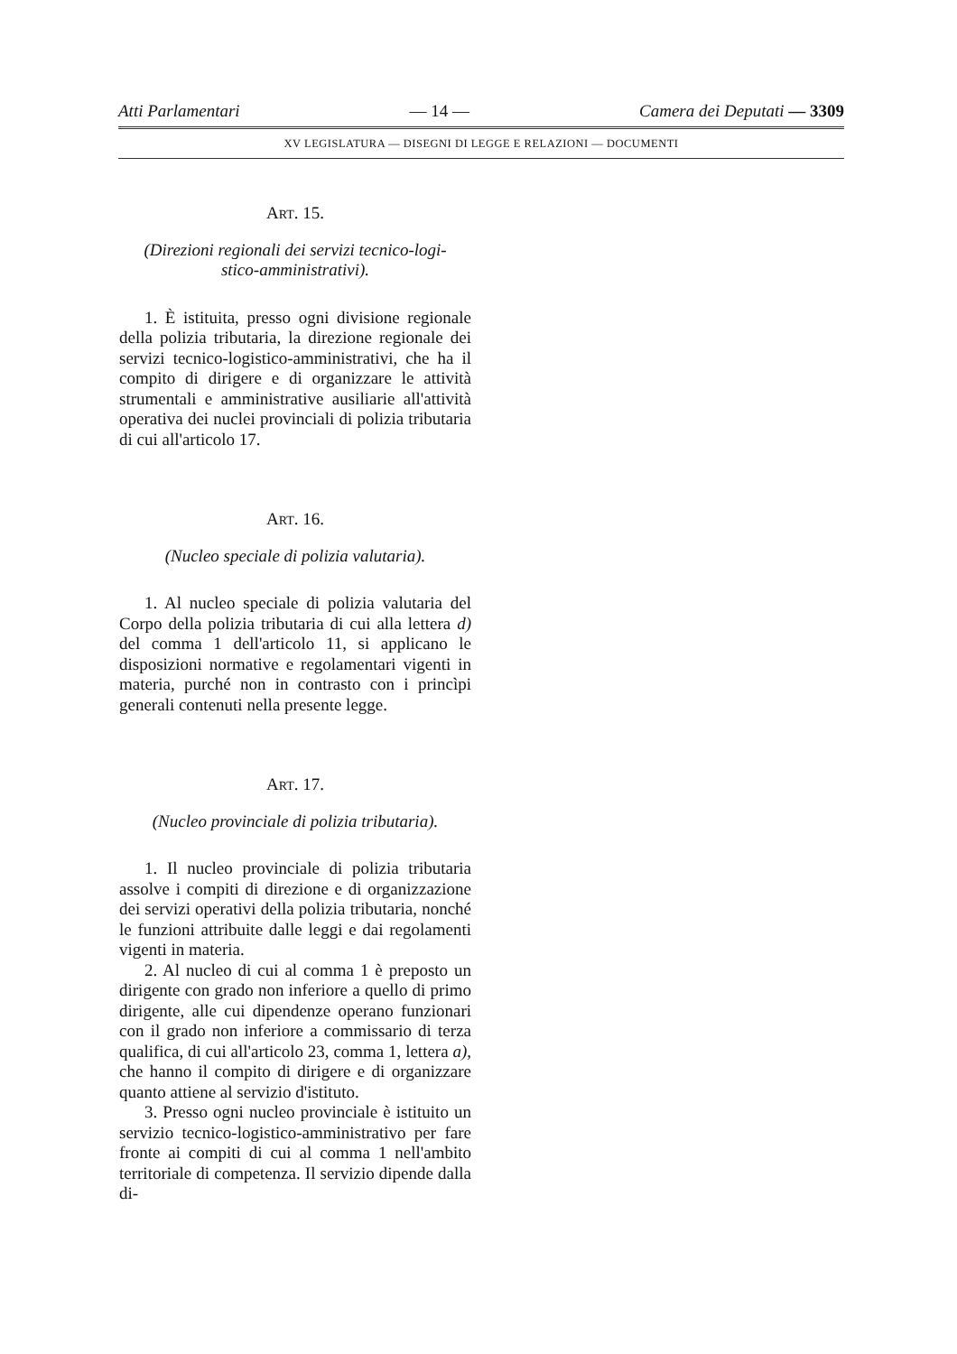Atti Parlamentari — 14 — Camera dei Deputati — 3309
XV LEGISLATURA — DISEGNI DI LEGGE E RELAZIONI — DOCUMENTI
ART. 15.
(Direzioni regionali dei servizi tecnico-logi-
stico-amministrativi).
1. È istituita, presso ogni divisione regionale della polizia tributaria, la direzione regionale dei servizi tecnico-logistico-amministrativi, che ha il compito di dirigere e di organizzare le attività strumentali e amministrative ausiliarie all'attività operativa dei nuclei provinciali di polizia tributaria di cui all'articolo 17.
ART. 16.
(Nucleo speciale di polizia valutaria).
1. Al nucleo speciale di polizia valutaria del Corpo della polizia tributaria di cui alla lettera d) del comma 1 dell'articolo 11, si applicano le disposizioni normative e regolamentari vigenti in materia, purché non in contrasto con i princìpi generali contenuti nella presente legge.
ART. 17.
(Nucleo provinciale di polizia tributaria).
1. Il nucleo provinciale di polizia tributaria assolve i compiti di direzione e di organizzazione dei servizi operativi della polizia tributaria, nonché le funzioni attribuite dalle leggi e dai regolamenti vigenti in materia.
2. Al nucleo di cui al comma 1 è preposto un dirigente con grado non inferiore a quello di primo dirigente, alle cui dipendenze operano funzionari con il grado non inferiore a commissario di terza qualifica, di cui all'articolo 23, comma 1, lettera a), che hanno il compito di dirigere e di organizzare quanto attiene al servizio d'istituto.
3. Presso ogni nucleo provinciale è istituito un servizio tecnico-logistico-amministrativo per fare fronte ai compiti di cui al comma 1 nell'ambito territoriale di competenza. Il servizio dipende dalla di-